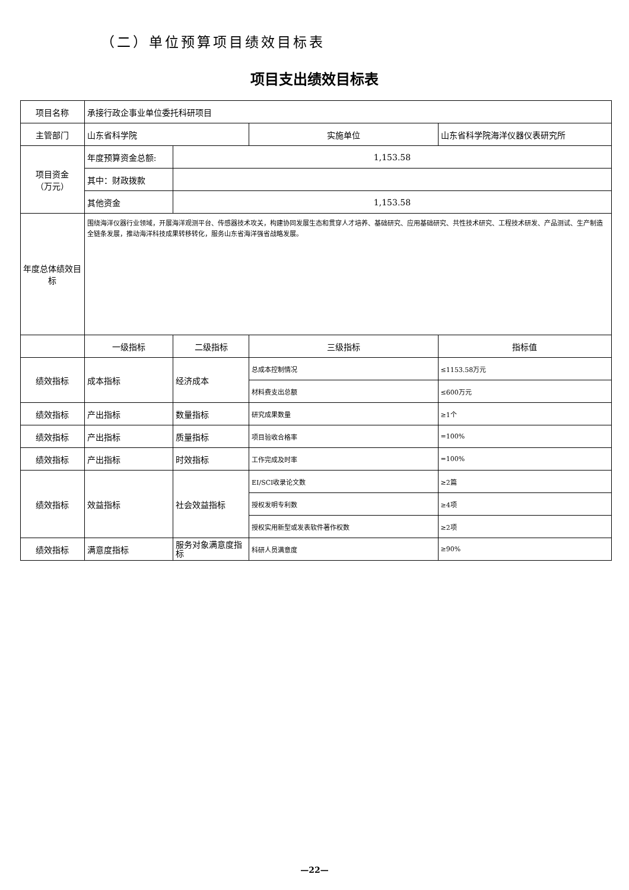（二）单位预算项目绩效目标表
项目支出绩效目标表
| 项目名称 | 承接行政企事业单位委托科研项目 | | | |
| 主管部门 | 山东省科学院 | | 实施单位 | 山东省科学院海洋仪器仪表研究所 |
| 项目资金 （万元） | 年度预算资金总额: | 1,153.58 | | |
| | 其中：财政拨款 | | | |
| | 其他资金 | 1,153.58 | | |
| 年度总体绩效目标 | 围绕海洋仪器行业领域，开展海洋观测平台、传感器技术攻关，构建协同发展生态和贯穿人才培养、基础研究、应用基础研究、共性技术研究、工程技术研发、产品测试、生产制造全链条发展，推动海洋科技成果转移转化，服务山东省海洋强省战略发展。 | | | |
| | 一级指标 | 二级指标 | 三级指标 | 指标值 |
| 绩效指标 | 成本指标 | 经济成本 | 总成本控制情况 | ≤1153.58万元 |
| | | | 材料费支出总额 | ≤600万元 |
| 绩效指标 | 产出指标 | 数量指标 | 研究成果数量 | ≥1个 |
| 绩效指标 | 产出指标 | 质量指标 | 项目验收合格率 | =100% |
| 绩效指标 | 产出指标 | 时效指标 | 工作完成及时率 | =100% |
| 绩效指标 | 效益指标 | 社会效益指标 | EI/SCI收录论文数 | ≥2篇 |
| | | | 授权发明专利数 | ≥4项 |
| | | | 授权实用新型或发表软件著作权数 | ≥2项 |
| 绩效指标 | 满意度指标 | 服务对象满意度指标 | 科研人员满意度 | ≥90% |
—22—